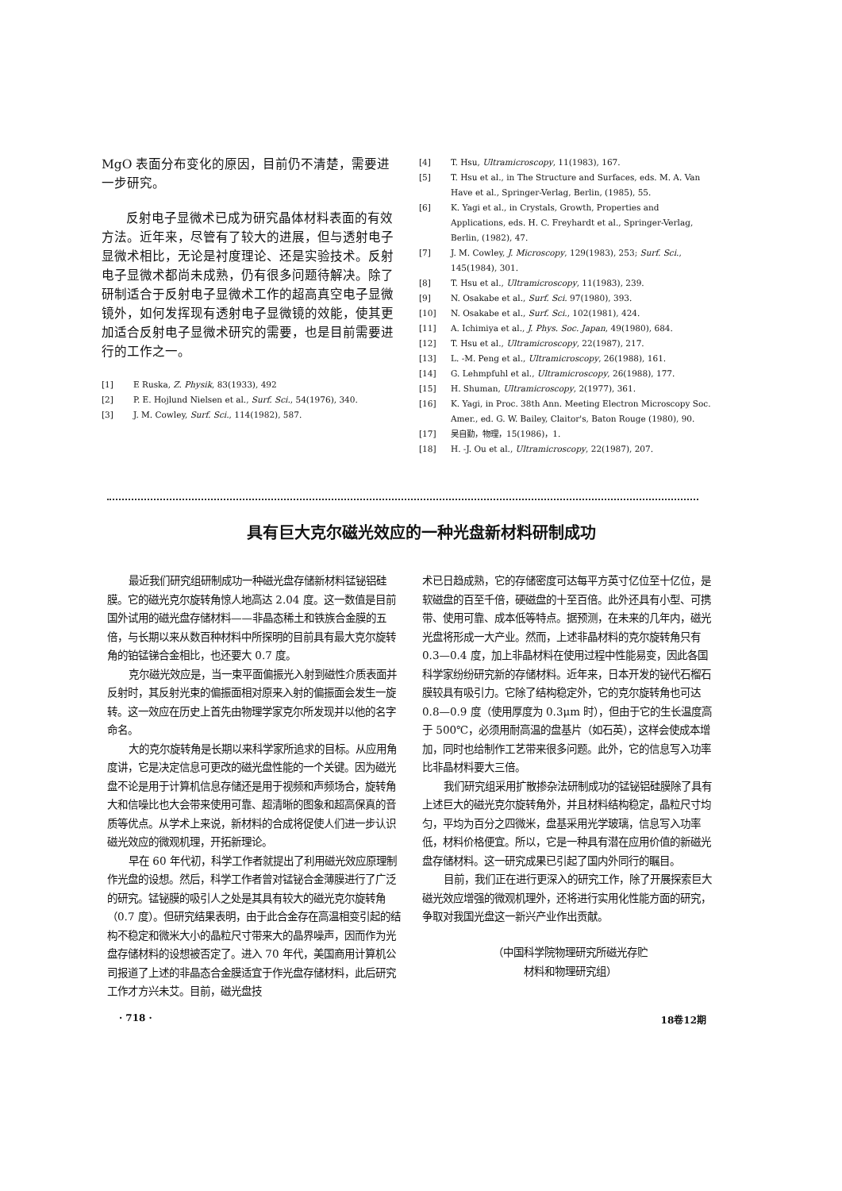MgO 表面分布变化的原因，目前仍不清楚，需要进一步研究。
反射电子显微术已成为研究晶体材料表面的有效方法。近年来，尽管有了较大的进展，但与透射电子显微术相比，无论是衬度理论、还是实验技术。反射电子显微术都尚未成熟，仍有很多问题待解决。除了研制适合于反射电子显微术工作的超高真空电子显微镜外，如何发挥现有透射电子显微镜的效能，使其更加适合反射电子显微术研究的需要，也是目前需要进行的工作之一。
[1] E Ruska, Z. Physik, 83(1933), 492
[2] P. E. Hojlund Nielsen et al., Surf. Sci., 54(1976), 340.
[3] J. M. Cowley, Surf. Sci., 114(1982), 587.
[4] T. Hsu, Ultramicroscopy, 11(1983), 167.
[5] T. Hsu et al., in The Structure and Surfaces, eds. M. A. Van Have et al., Springer-Verlag, Berlin, (1985), 55.
[6] K. Yagi et al., in Crystals, Growth, Properties and Applications, eds. H. C. Freyhardt et al., Springer-Verlag, Berlin, (1982), 47.
[7] J. M. Cowley, J. Microscopy, 129(1983), 253; Surf. Sci., 145(1984), 301.
[8] T. Hsu et al., Ultramicroscopy, 11(1983), 239.
[9] N. Osakabe et al., Surf. Sci. 97(1980), 393.
[10] N. Osakabe et al., Surf. Sci., 102(1981), 424.
[11] A. Ichimiya et al., J. Phys. Soc. Japan, 49(1980), 684.
[12] T. Hsu et al., Ultramicroscopy, 22(1987), 217.
[13] L. -M. Peng et al., Ultramicroscopy, 26(1988), 161.
[14] G. Lehmpfuhl et al., Ultramicroscopy, 26(1988), 177.
[15] H. Shuman, Ultramicroscopy, 2(1977), 361.
[16] K. Yagi, in Proc. 38th Ann. Meeting Electron Microscopy Soc. Amer., ed. G. W. Bailey, Claitor's, Baton Rouge (1980), 90.
[17] 吴自勤，物理，15(1986)，1.
[18] H. -J. Ou et al., Ultramicroscopy, 22(1987), 207.
具有巨大克尔磁光效应的一种光盘新材料研制成功
最近我们研究组研制成功一种磁光盘存储新材料锰铋铝硅膜。它的磁光克尔旋转角惊人地高达 2.04 度。这一数值是目前国外试用的磁光盘存储材料——非晶态稀土和铁族合金膜的五倍，与长期以来从数百种材料中所探明的目前具有最大克尔旋转角的铂锰锑合金相比，也还要大 0.7 度。
克尔磁光效应是，当一束平面偏振光入射到磁性介质表面并反射时，其反射光束的偏振面相对原来入射的偏振面会发生一旋转。这一效应在历史上首先由物理学家克尔所发现并以他的名字命名。
大的克尔旋转角是长期以来科学家所追求的目标。从应用角度讲，它是决定信息可更改的磁光盘性能的一个关键。因为磁光盘不论是用于计算机信息存储还是用于视频和声频场合，旋转角大和信噪比也大会带来使用可靠、超清晰的图象和超高保真的音质等优点。从学术上来说，新材料的合成将促使人们进一步认识磁光效应的微观机理，开拓新理论。
早在 60 年代初，科学工作者就提出了利用磁光效应原理制作光盘的设想。然后，科学工作者曾对锰铋合金薄膜进行了广泛的研究。锰铋膜的吸引人之处是其具有较大的磁光克尔旋转角（0.7 度）。但研究结果表明，由于此合金存在高温相变引起的结构不稳定和微米大小的晶粒尺寸带来大的晶界噪声，因而作为光盘存储材料的设想被否定了。进入 70 年代，美国商用计算机公司报道了上述的非晶态合金膜适宜于作光盘存储材料，此后研究工作才方兴未艾。目前，磁光盘技
术已日趋成熟，它的存储密度可达每平方英寸亿位至十亿位，是软磁盘的百至千倍，硬磁盘的十至百倍。此外还具有小型、可携带、使用可靠、成本低等特点。据预测，在未来的几年内，磁光光盘将形成一大产业。然而，上述非晶材料的克尔旋转角只有 0.3—0.4 度，加上非晶材料在使用过程中性能易变，因此各国科学家纷纷研究新的存储材料。近年来，日本开发的铋代石榴石膜较具有吸引力。它除了结构稳定外，它的克尔旋转角也可达 0.8—0.9 度（使用厚度为 0.3μm 时），但由于它的生长温度高于 500℃，必须用耐高温的盘基片（如石英），这样会使成本增加，同时也给制作工艺带来很多问题。此外，它的信息写入功率比非晶材料要大三倍。
我们研究组采用扩散掺杂法研制成功的锰铋铝硅膜除了具有上述巨大的磁光克尔旋转角外，并且材料结构稳定，晶粒尺寸均匀，平均为百分之四微米，盘基采用光学玻璃，信息写入功率低，材料价格便宜。所以，它是一种具有潜在应用价值的新磁光盘存储材料。这一研究成果已引起了国内外同行的瞩目。
目前，我们正在进行更深入的研究工作，除了开展探索巨大磁光效应增强的微观机理外，还将进行实用化性能方面的研究，争取对我国光盘这一新兴产业作出贡献。
（中国科学院物理研究所磁光存贮
材料和物理研究组）
· 718 · 18卷12期